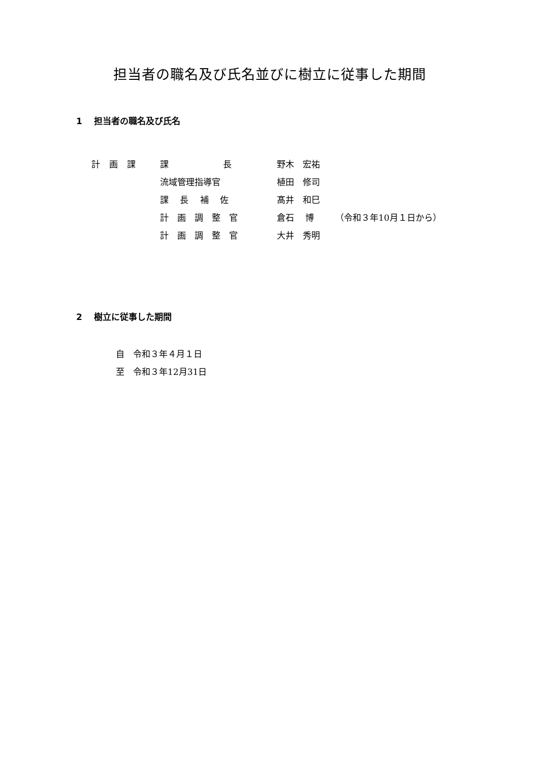担当者の職名及び氏名並びに樹立に従事した期間
1　 担当者の職名及び氏名
| 計画課 | 課 長 | 野木 宏祐 | |
| | 流域管理指導官 | 植田 修司 | |
| | 課 長 補 佐 | 髙井 和巳 | |
| | 計 画 調 整 官 | 倉石 博 | （令和３年10月１日から） |
| | 計 画 調 整 官 | 大井 秀明 | |
2　 樹立に従事した期間
自　令和３年４月１日
至　令和３年12月31日